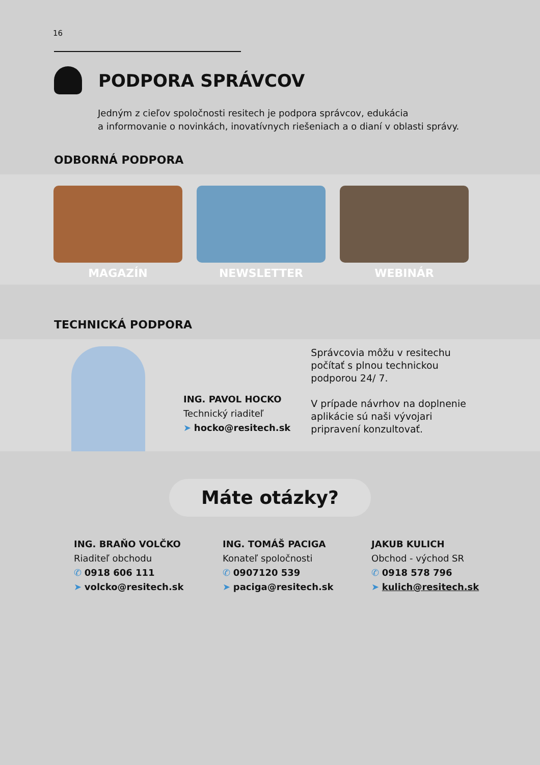16
PODPORA SPRÁVCOV
Jedným z cieľov spoločnosti resitech je podpora správcov, edukácia
a informovanie o novinkách, inovatívnych riešeniach a o dianí v oblasti správy.
ODBORNÁ PODPORA
MAGAZÍN NEWSLETTER WEBINÁR
TECHNICKÁ PODPORA
ING. PAVOL HOCKO
Technický riaditeľ
➤ hocko@resitech.sk
Správcovia môžu v resitechu počítať s plnou technickou podporou 24/ 7.
V prípade návrhov na doplnenie aplikácie sú naši vývojari pripravení konzultovať.
Máte otázky?
ING. BRAŇO VOLČKO
Riaditeľ obchodu
✆ 0918 606 111
➤ volcko@resitech.sk
ING. TOMÁŠ PACIGA
Konateľ spoločnosti
✆ 0907120 539
➤ paciga@resitech.sk
JAKUB KULICH
Obchod - východ SR
✆ 0918 578 796
➤ kulich@resitech.sk